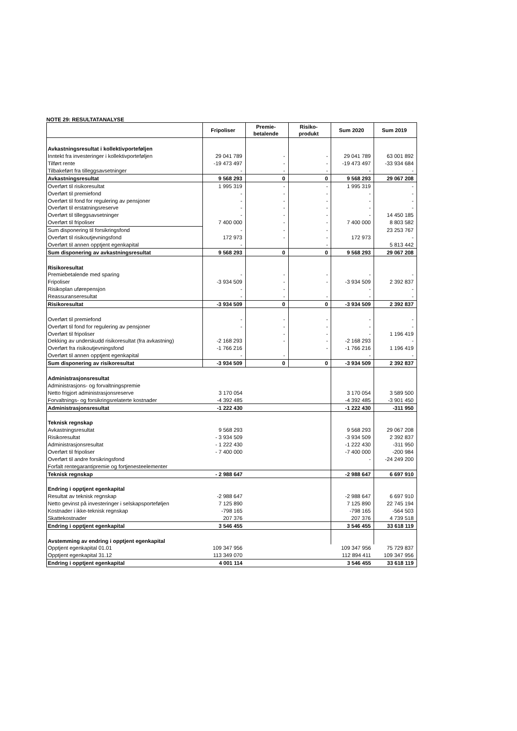NOTE 29: RESULTATANALYSE
| | Fripoliser | Premie- betalende | Risiko- produkt | Sum 2020 | Sum 2019 |
| --- | --- | --- | --- | --- | --- |
| Avkastningsresultat i kollektivporteføljen | | | | | |
| Inntekt fra investeringer i kollektivporteføljen | 29 041 789 | - | - | 29 041 789 | 63 001 892 |
| Tilført rente | -19 473 497 | - | - | -19 473 497 | -33 934 684 |
| Tilbakeført fra tilleggsavsetninger | - | - | - | - | - |
| Avkastningsresultat | 9 568 293 | 0 | 0 | 9 568 293 | 29 067 208 |
| Overført til risikoresultat | 1 995 319 | - | - | 1 995 319 | - |
| Overført til premiefond | - | - | - | - | - |
| Overført til fond for regulering av pensjoner | - | - | - | - | - |
| Overført til erstatningsreserve | - | - | - | - | - |
| Overført til tilleggsavsetninger | - | - | - | - | 14 450 185 |
| Overført til fripoliser | 7 400 000 | - | - | 7 400 000 | 8 803 582 |
| Sum disponering til forsikringsfond | - | - | - | | 23 253 767 |
| Overført til risikoutjevningsfond | 172 973 | - | - | 172 973 | - |
| Overført til annen opptjent egenkapital | - | | - | | 5 813 442 |
| Sum disponering av avkastningsresultat | 9 568 293 | 0 | 0 | 9 568 293 | 29 067 208 |
| Risikoresultat | | | | | |
| Premiebetalende med sparing | - | - | - | - | - |
| Fripoliser | -3 934 509 | - | - | -3 934 509 | 2 392 837 |
| Risikoplan uførepensjon | - | - | | - | - |
| Reassuranseresultat | - | - | - | - | - |
| Risikoresultat | -3 934 509 | 0 | 0 | -3 934 509 | 2 392 837 |
| Overført til premiefond | - | - | - | - | - |
| Overført til fond for regulering av pensjoner | - | - | - | - | - |
| Overført til fripoliser | | - | - | - | 1 196 419 |
| Dekking av underskudd risikoresultat (fra avkastning) | -2 168 293 | - | - | -2 168 293 | - |
| Overført fra risikoutjevningsfond | -1 766 216 | | - | -1 766 216 | 1 196 419 |
| Overført til annen opptjent egenkapital | - | - | | - | - |
| Sum disponering av risikoresultat | -3 934 509 | 0 | 0 | -3 934 509 | 2 392 837 |
| Administrasjonsresultat | | | | | |
| Administrasjons- og forvaltningspremie | | | | | |
| Netto frigjort administrasjonsreserve | 3 170 054 | | | 3 170 054 | 3 589 500 |
| Forvaltnings- og forsikringsrelaterte kostnader | -4 392 485 | | | -4 392 485 | -3 901 450 |
| Administrasjonsresultat | -1 222 430 | | | -1 222 430 | -311 950 |
| Teknisk regnskap | | | | | |
| Avkastningsresultat | 9 568 293 | | | 9 568 293 | 29 067 208 |
| Risikoresultat | - 3 934 509 | | | -3 934 509 | 2 392 837 |
| Administrasjonsresultat | - 1 222 430 | | | -1 222 430 | -311 950 |
| Overført til fripoliser | - 7 400 000 | | | -7 400 000 | -200 984 |
| Overført til andre forsikringsfond | | | | - | -24 249 200 |
| Forfalt rentegarantipremie og fortjenesteelementer | | | | | |
| Teknisk regnskap | - 2 988 647 | | | -2 988 647 | 6 697 910 |
| Endring i opptjent egenkapital | | | | | |
| Resultat av teknisk regnskap | -2 988 647 | | | -2 988 647 | 6 697 910 |
| Netto gevinst på investeringer i selskapsporteføljen | 7 125 890 | | | 7 125 890 | 22 745 194 |
| Kostnader i ikke-teknisk regnskap | -798 165 | | | -798 165 | -564 503 |
| Skattekostnader | 207 376 | | | 207 376 | 4 739 518 |
| Endring i opptjent egenkapital | 3 546 455 | | | 3 546 455 | 33 618 119 |
| Avstemming av endring i opptjent egenkapital | | | | | |
| Opptjent egenkapital 01.01 | 109 347 956 | | | 109 347 956 | 75 729 837 |
| Opptjent egenkapital 31.12 | 113 349 070 | | | 112 894 411 | 109 347 956 |
| Endring i opptjent egenkapital | 4 001 114 | | | 3 546 455 | 33 618 119 |